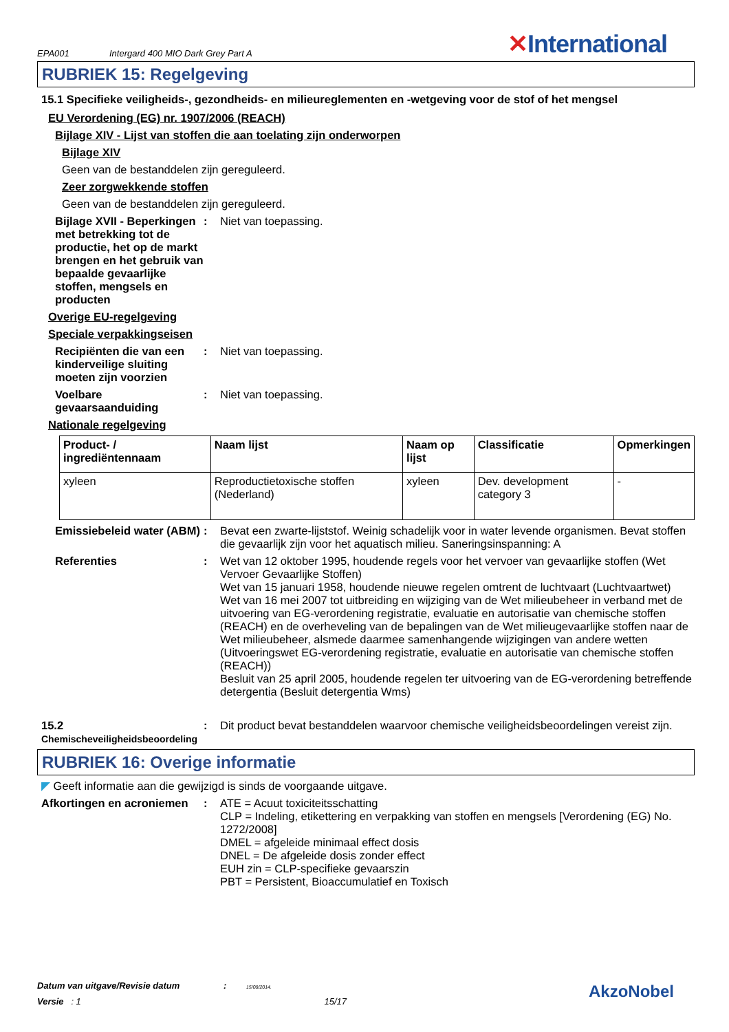EPA001 Intergard 400 MIO Dark Grey Part A ✕International
RUBRIEK 15: Regelgeving
15.1 Specifieke veiligheids-, gezondheids- en milieureglementen en -wetgeving voor de stof of het mengsel
EU Verordening (EG) nr. 1907/2006 (REACH)
Bijlage XIV - Lijst van stoffen die aan toelating zijn onderworpen
Bijlage XIV
Geen van de bestanddelen zijn gereguleerd.
Zeer zorgwekkende stoffen
Geen van de bestanddelen zijn gereguleerd.
Bijlage XVII - Beperkingen met betrekking tot de productie, het op de markt brengen en het gebruik van bepaalde gevaarlijke stoffen, mengsels en producten
: Niet van toepassing.
Overige EU-regelgeving
Speciale verpakkingseisen
Recipiënten die van een kinderveilige sluiting moeten zijn voorzien
: Niet van toepassing.
Voelbare gevaarsaanduiding
: Niet van toepassing.
Nationale regelgeving
| Product- / ingrediëntennaam | Naam lijst | Naam op lijst | Classificatie | Opmerkingen |
| --- | --- | --- | --- | --- |
| xyleen | Reproductietoxische stoffen (Nederland) | xyleen | Dev. development category 3 | - |
Emissiebeleid water (ABM)
: Bevat een zwarte-lijststof. Weinig schadelijk voor in water levende organismen. Bevat stoffen die gevaarlijk zijn voor het aquatisch milieu. Saneringsinspanning: A
Referenties : Wet van 12 oktober 1995, houdende regels voor het vervoer van gevaarlijke stoffen (Wet Vervoer Gevaarlijke Stoffen)
Wet van 15 januari 1958, houdende nieuwe regelen omtrent de luchtvaart (Luchtvaartwet)
Wet van 16 mei 2007 tot uitbreiding en wijziging van de Wet milieubeheer in verband met de uitvoering van EG-verordening registratie, evaluatie en autorisatie van chemische stoffen (REACH) en de overheveling van de bepalingen van de Wet milieugevaarlijke stoffen naar de Wet milieubeheer, alsmede daarmee samenhangende wijzigingen van andere wetten (Uitvoeringswet EG-verordening registratie, evaluatie en autorisatie van chemische stoffen (REACH))
Besluit van 25 april 2005, houdende regelen ter uitvoering van de EG-verordening betreffende detergentia (Besluit detergentia Wms)
15.2
Chemischeveiligheidsbeoordeling
: Dit product bevat bestanddelen waarvoor chemische veiligheidsbeoordelingen vereist zijn.
RUBRIEK 16: Overige informatie
◤ Geeft informatie aan die gewijzigd is sinds de voorgaande uitgave.
Afkortingen en acroniemen
: ATE = Acuut toxiciteitsschatting
CLP = Indeling, etikettering en verpakking van stoffen en mengsels [Verordening (EG) No. 1272/2008]
DMEL = afgeleide minimaal effect dosis
DNEL = De afgeleide dosis zonder effect
EUH zin = CLP-specifieke gevaarszin
PBT = Persistent, Bioaccumulatief en Toxisch
Datum van uitgave/Revisie datum : 15/08/2014.
Versie : 1 15/17
AkzoNobel